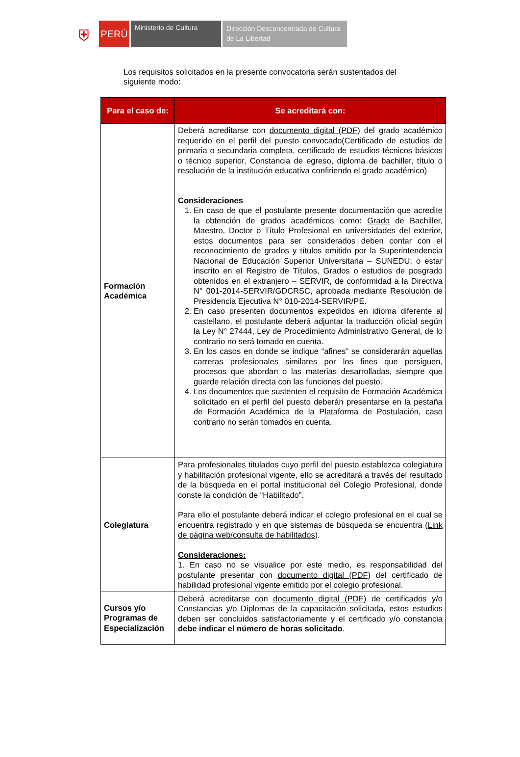⛨
PERÚ
Ministerio de Cultura
Dirección Desconcentrada de Cultura de La Libertad
Los requisitos solicitados en la presente convocatoria serán sustentados del siguiente modo:
| Para el caso de: | Se acreditará con: |
| --- | --- |
| Formación Académica | Deberá acreditarse con documento digital (PDF) del grado académico requerido en el perfil del puesto convocado(Certificado de estudios de primaria o secundaria completa, certificado de estudios técnicos básicos o técnico superior, Constancia de egreso, diploma de bachiller, título o resolución de la institución educativa confiriendo el grado académico) Consideraciones 1. En caso de que el postulante presente documentación que acredite la obtención de grados académicos como: Grado de Bachiller, Maestro, Doctor o Título Profesional en universidades del exterior, estos documentos para ser considerados deben contar con el reconocimiento de grados y títulos emitido por la Superintendencia Nacional de Educación Superior Universitaria – SUNEDU; o estar inscrito en el Registro de Títulos, Grados o estudios de posgrado obtenidos en el extranjero – SERVIR, de conformidad a la Directiva N° 001-2014-SERVIR/GDCRSC, aprobada mediante Resolución de Presidencia Ejecutiva N° 010-2014-SERVIR/PE. 2. En caso presenten documentos expedidos en idioma diferente al castellano, el postulante deberá adjuntar la traducción oficial según la Ley N° 27444, Ley de Procedimiento Administrativo General, de lo contrario no será tomado en cuenta. 3. En los casos en donde se indique “afines” se considerarán aquellas carreras profesionales similares por los fines que persiguen, procesos que abordan o las materias desarrolladas, siempre que guarde relación directa con las funciones del puesto. 4. Los documentos que sustenten el requisito de Formación Académica solicitado en el perfil del puesto deberán presentarse en la pestaña de Formación Académica de la Plataforma de Postulación, caso contrario no serán tomados en cuenta. |
| Colegiatura | Para profesionales titulados cuyo perfil del puesto establezca colegiatura y habilitación profesional vigente, ello se acreditará a través del resultado de la búsqueda en el portal institucional del Colegio Profesional, donde conste la condición de “Habilitado”. Para ello el postulante deberá indicar el colegio profesional en el cual se encuentra registrado y en que sistemas de búsqueda se encuentra ( Link de página web/consulta de habilitados ). Consideraciones: 1. En caso no se visualice por este medio, es responsabilidad del postulante presentar con documento digital (PDF) del certificado de habilidad profesional vigente emitido por el colegio profesional. |
| Cursos y/o Programas de Especialización | Deberá acreditarse con documento digital (PDF) de certificados y/o Constancias y/o Diplomas de la capacitación solicitada, estos estudios deben ser concluidos satisfactoriamente y el certificado y/o constancia debe indicar el número de horas solicitado . |